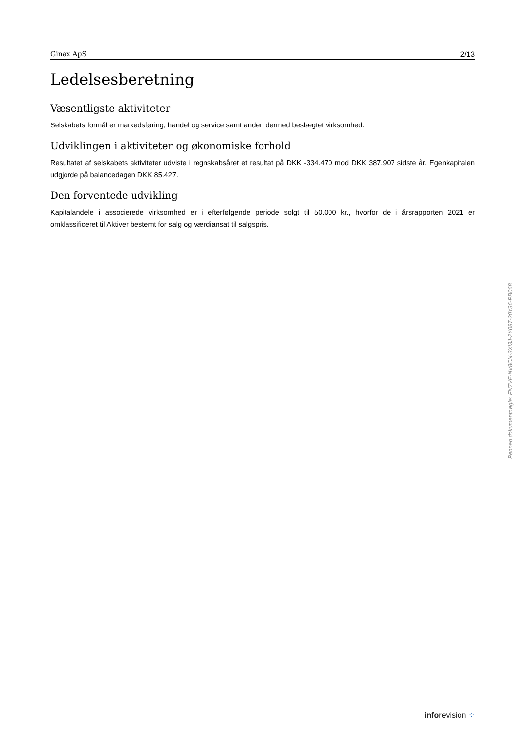Ginax ApS 2/13
Ledelsesberetning
Væsentligste aktiviteter
Selskabets formål er markedsføring, handel og service samt anden dermed beslægtet virksomhed.
Udviklingen i aktiviteter og økonomiske forhold
Resultatet af selskabets aktiviteter udviste i regnskabsåret et resultat på DKK -334.470 mod DKK 387.907 sidste år. Egenkapitalen udgjorde på balancedagen DKK 85.427.
Den forventede udvikling
Kapitalandele i associerede virksomhed er i efterfølgende periode solgt til 50.000 kr., hvorfor de i årsrapporten 2021 er omklassificeret til Aktiver bestemt for salg og værdiansat til salgspris.
Penneo dokumentnøgle: FN7VE-NV8CN-3XI3J-2Y087-20Y36-PB068
inforevision ⁘